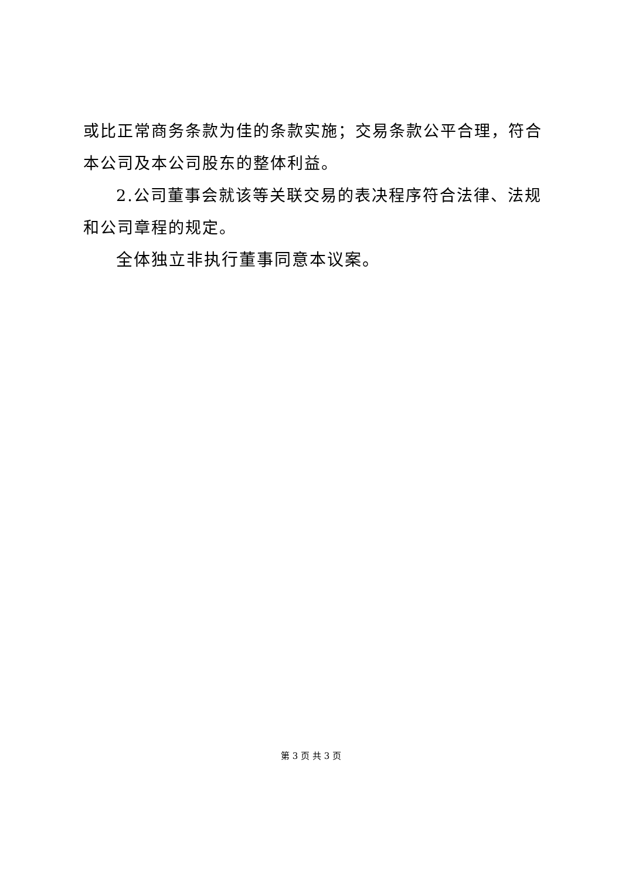或比正常商务条款为佳的条款实施；交易条款公平合理，符合本公司及本公司股东的整体利益。
2.公司董事会就该等关联交易的表决程序符合法律、法规和公司章程的规定。
全体独立非执行董事同意本议案。
第 3 页 共 3 页